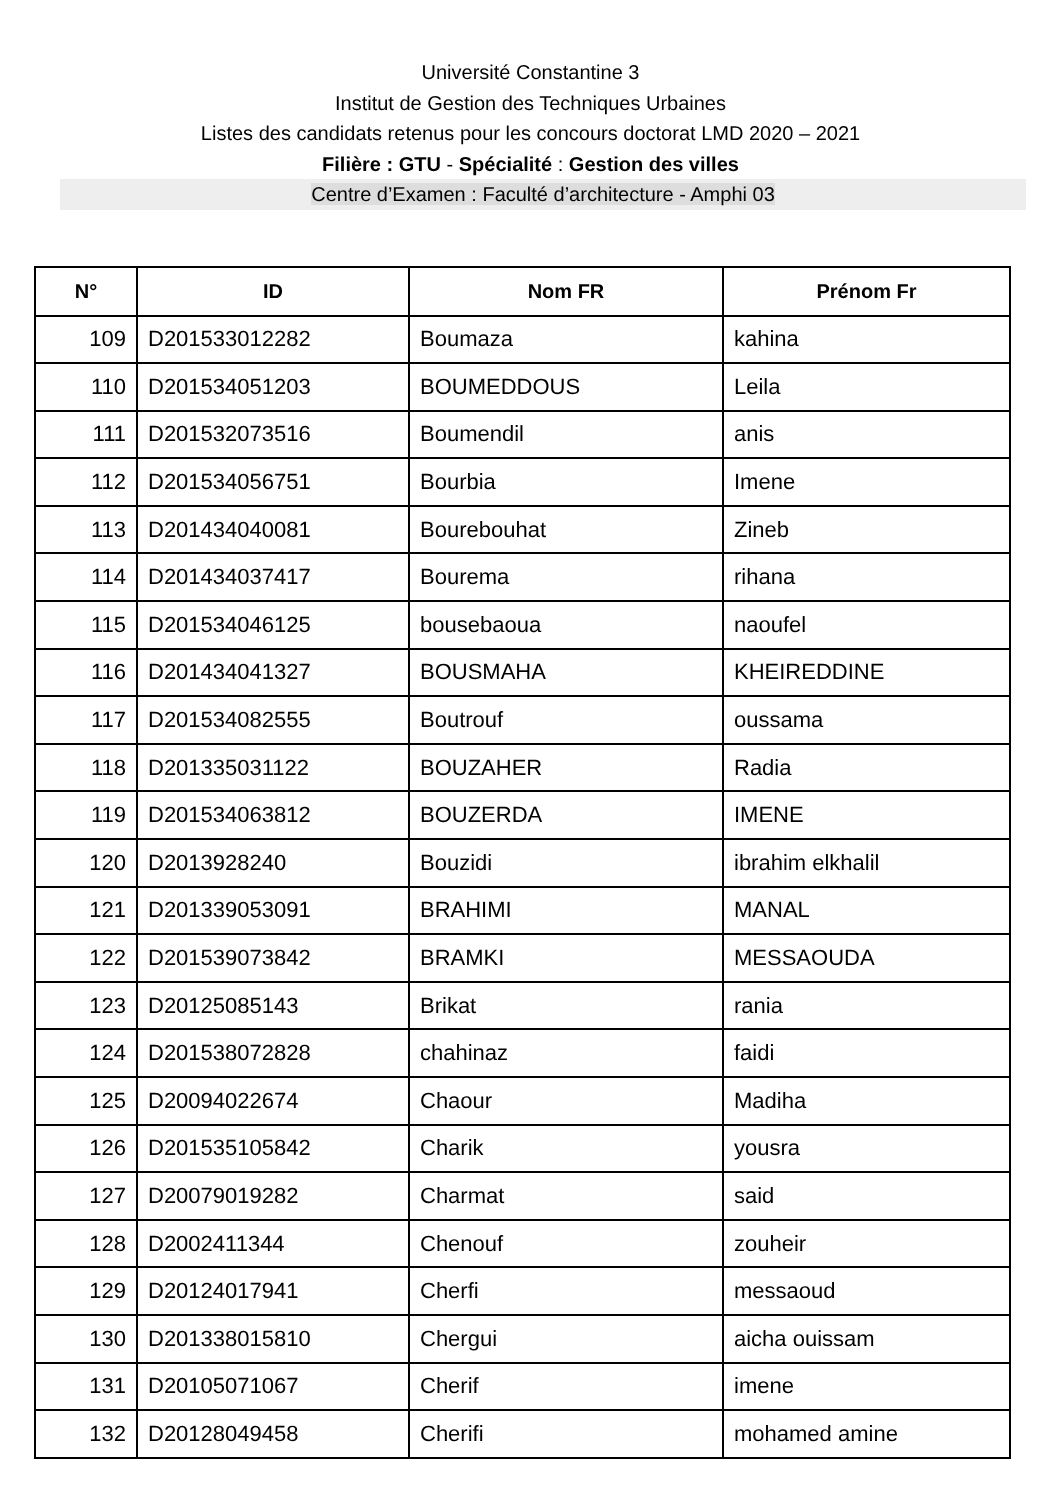Université Constantine 3
Institut de Gestion des Techniques Urbaines
Listes des candidats retenus pour les concours doctorat LMD 2020 – 2021
Filière : GTU - Spécialité : Gestion des villes
Centre d’Examen : Faculté d’architecture - Amphi 03
| N° | ID | Nom FR | Prénom Fr |
| --- | --- | --- | --- |
| 109 | D201533012282 | Boumaza | kahina |
| 110 | D201534051203 | BOUMEDDOUS | Leila |
| 111 | D201532073516 | Boumendil | anis |
| 112 | D201534056751 | Bourbia | Imene |
| 113 | D201434040081 | Bourebouhat | Zineb |
| 114 | D201434037417 | Bourema | rihana |
| 115 | D201534046125 | bousebaoua | naoufel |
| 116 | D201434041327 | BOUSMAHA | KHEIREDDINE |
| 117 | D201534082555 | Boutrouf | oussama |
| 118 | D201335031122 | BOUZAHER | Radia |
| 119 | D201534063812 | BOUZERDA | IMENE |
| 120 | D2013928240 | Bouzidi | ibrahim elkhalil |
| 121 | D201339053091 | BRAHIMI | MANAL |
| 122 | D201539073842 | BRAMKI | MESSAOUDA |
| 123 | D20125085143 | Brikat | rania |
| 124 | D201538072828 | chahinaz | faidi |
| 125 | D20094022674 | Chaour | Madiha |
| 126 | D201535105842 | Charik | yousra |
| 127 | D20079019282 | Charmat | said |
| 128 | D2002411344 | Chenouf | zouheir |
| 129 | D20124017941 | Cherfi | messaoud |
| 130 | D201338015810 | Chergui | aicha ouissam |
| 131 | D20105071067 | Cherif | imene |
| 132 | D20128049458 | Cherifi | mohamed amine |